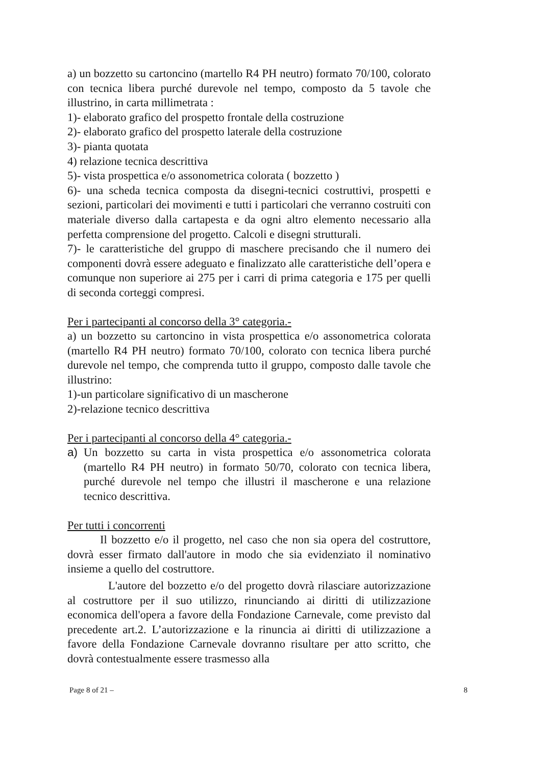a) un bozzetto su cartoncino (martello R4 PH neutro) formato 70/100, colorato con tecnica libera purché durevole nel tempo, composto da 5 tavole che illustrino, in carta millimetrata :
1)- elaborato grafico del prospetto frontale della costruzione
2)- elaborato grafico del prospetto laterale della costruzione
3)- pianta quotata
4) relazione tecnica descrittiva
5)- vista prospettica e/o assonometrica colorata ( bozzetto )
6)- una scheda tecnica composta da disegni-tecnici costruttivi, prospetti e sezioni, particolari dei movimenti e tutti i particolari che verranno costruiti con materiale diverso dalla cartapesta e da ogni altro elemento necessario alla perfetta comprensione del progetto. Calcoli e disegni strutturali.
7)- le caratteristiche del gruppo di maschere precisando che il numero dei componenti dovrà essere adeguato e finalizzato alle caratteristiche dell’opera e comunque non superiore ai 275 per i carri di prima categoria e 175 per quelli di seconda corteggi compresi.
Per i partecipanti al concorso della 3° categoria.-
a) un bozzetto su cartoncino in vista prospettica e/o assonometrica colorata (martello R4 PH neutro) formato 70/100, colorato con tecnica libera purché durevole nel tempo, che comprenda tutto il gruppo, composto dalle tavole che illustrino:
1)-un particolare significativo di un mascherone
2)-relazione tecnico descrittiva
Per i partecipanti al concorso della 4° categoria.-
a) Un bozzetto su carta in vista prospettica e/o assonometrica colorata (martello R4 PH neutro) in formato 50/70, colorato con tecnica libera, purché durevole nel tempo che illustri il mascherone e una relazione tecnico descrittiva.
Per tutti i concorrenti
Il bozzetto e/o il progetto, nel caso che non sia opera del costruttore, dovrà esser firmato dall'autore in modo che sia evidenziato il nominativo insieme a quello del costruttore.
L'autore del bozzetto e/o del progetto dovrà rilasciare autorizzazione al costruttore per il suo utilizzo, rinunciando ai diritti di utilizzazione economica dell'opera a favore della Fondazione Carnevale, come previsto dal precedente art.2. L’autorizzazione e la rinuncia ai diritti di utilizzazione a favore della Fondazione Carnevale dovranno risultare per atto scritto, che dovrà contestualmente essere trasmesso alla
Page 8 of 21 – 8